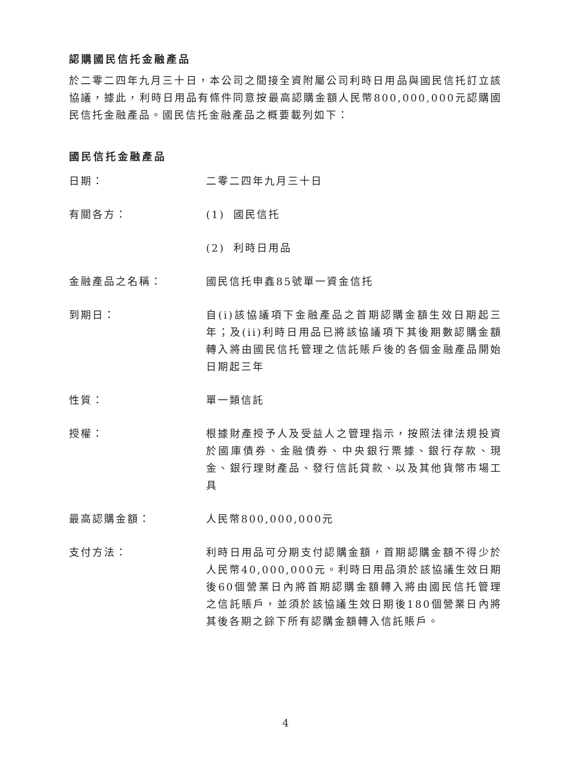認購國民信托金融產品
於二零二四年九月三十日，本公司之間接全資附屬公司利時日用品與國民信托訂立該協議，據此，利時日用品有條件同意按最高認購金額人民幣800,000,000元認購國民信托金融產品。國民信托金融產品之概要載列如下：
國民信托金融產品
日期： 二零二四年九月三十日
有關各方： (1) 國民信托
(2) 利時日用品
金融產品之名稱： 國民信托申鑫85號單一資金信托
到期日： 自(i)該協議項下金融產品之首期認購金額生效日期起三年；及(ii)利時日用品已將該協議項下其後期數認購金額轉入將由國民信托管理之信託賬戶後的各個金融產品開始日期起三年
性質： 單一類信託
授權： 根據財產授予人及受益人之管理指示，按照法律法規投資於國庫債券、金融債券、中央銀行票據、銀行存款、現金、銀行理財產品、發行信託貸款、以及其他貨幣市場工具
最高認購金額： 人民幣800,000,000元
支付方法： 利時日用品可分期支付認購金額，首期認購金額不得少於人民幣40,000,000元。利時日用品須於該協議生效日期後60個營業日內將首期認購金額轉入將由國民信托管理之信託賬戶，並須於該協議生效日期後180個營業日內將其後各期之餘下所有認購金額轉入信託賬戶。
4